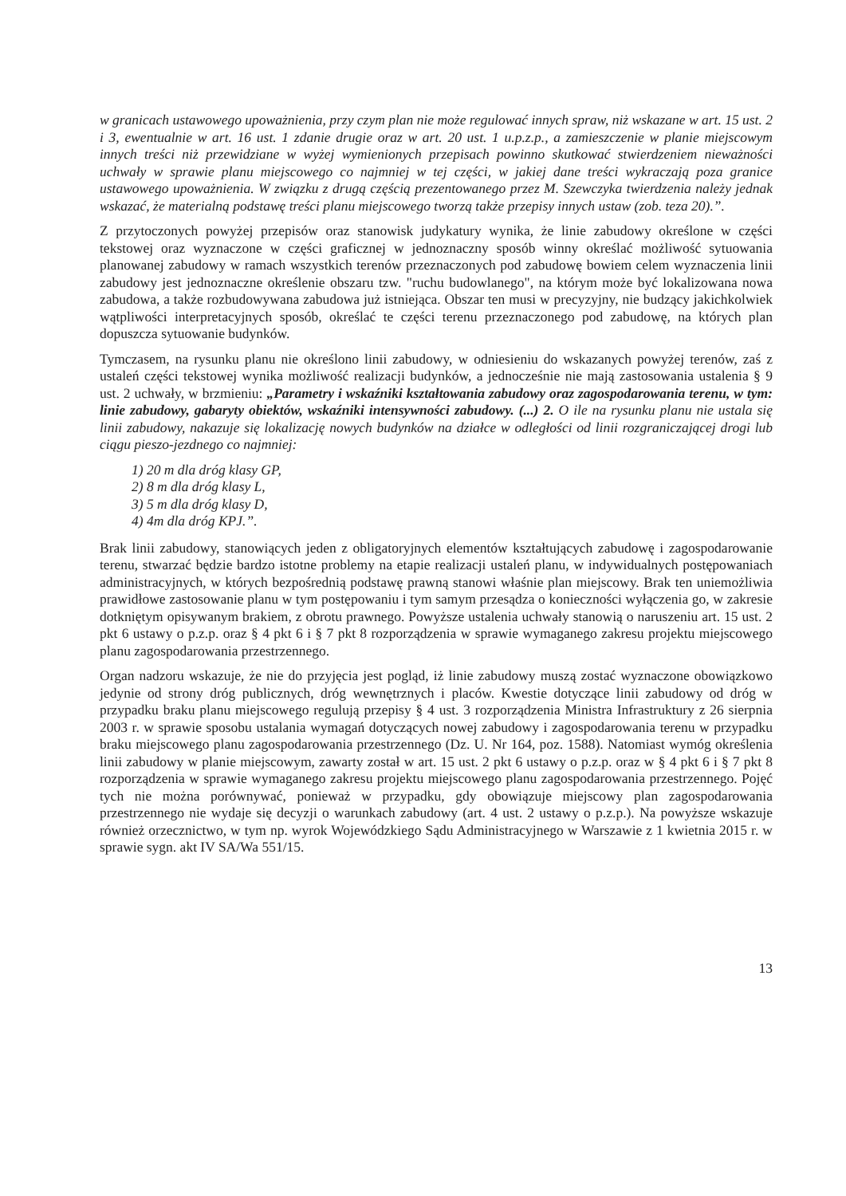w granicach ustawowego upoważnienia, przy czym plan nie może regulować innych spraw, niż wskazane w art. 15 ust. 2 i 3, ewentualnie w art. 16 ust. 1 zdanie drugie oraz w art. 20 ust. 1 u.p.z.p., a zamieszczenie w planie miejscowym innych treści niż przewidziane w wyżej wymienionych przepisach powinno skutkować stwierdzeniem nieważności uchwały w sprawie planu miejscowego co najmniej w tej części, w jakiej dane treści wykraczają poza granice ustawowego upoważnienia. W związku z drugą częścią prezentowanego przez M. Szewczyka twierdzenia należy jednak wskazać, że materialną podstawę treści planu miejscowego tworzą także przepisy innych ustaw (zob. teza 20).”.
Z przytoczonych powyżej przepisów oraz stanowisk judykatury wynika, że linie zabudowy określone w części tekstowej oraz wyznaczone w części graficznej w jednoznaczny sposób winny określać możliwość sytuowania planowanej zabudowy w ramach wszystkich terenów przeznaczonych pod zabudowę bowiem celem wyznaczenia linii zabudowy jest jednoznaczne określenie obszaru tzw. "ruchu budowlanego", na którym może być lokalizowana nowa zabudowa, a także rozbudowywana zabudowa już istniejąca. Obszar ten musi w precyzyjny, nie budzący jakichkolwiek wątpliwości interpretacyjnych sposób, określać te części terenu przeznaczonego pod zabudowę, na których plan dopuszcza sytuowanie budynków.
Tymczasem, na rysunku planu nie określono linii zabudowy, w odniesieniu do wskazanych powyżej terenów, zaś z ustaleń części tekstowej wynika możliwość realizacji budynków, a jednocześnie nie mają zastosowania ustalenia § 9 ust. 2 uchwały, w brzmieniu: „Parametry i wskaźniki kształtowania zabudowy oraz zagospodarowania terenu, w tym: linie zabudowy, gabaryty obiektów, wskaźniki intensywności zabudowy. (...) 2. O ile na rysunku planu nie ustala się linii zabudowy, nakazuje się lokalizację nowych budynków na działce w odległości od linii rozgraniczającej drogi lub ciągu pieszo-jezdnego co najmniej:
1) 20 m dla dróg klasy GP,
2) 8 m dla dróg klasy L,
3) 5 m dla dróg klasy D,
4) 4m dla dróg KPJ.”.
Brak linii zabudowy, stanowiących jeden z obligatoryjnych elementów kształtujących zabudowę i zagospodarowanie terenu, stwarzać będzie bardzo istotne problemy na etapie realizacji ustaleń planu, w indywidualnych postępowaniach administracyjnych, w których bezpośrednią podstawę prawną stanowi właśnie plan miejscowy. Brak ten uniemożliwia prawidłowe zastosowanie planu w tym postępowaniu i tym samym przesądza o konieczności wyłączenia go, w zakresie dotkniętym opisywanym brakiem, z obrotu prawnego. Powyższe ustalenia uchwały stanowią o naruszeniu art. 15 ust. 2 pkt 6 ustawy o p.z.p. oraz § 4 pkt 6 i § 7 pkt 8 rozporządzenia w sprawie wymaganego zakresu projektu miejscowego planu zagospodarowania przestrzennego.
Organ nadzoru wskazuje, że nie do przyjęcia jest pogląd, iż linie zabudowy muszą zostać wyznaczone obowiązkowo jedynie od strony dróg publicznych, dróg wewnętrznych i placów. Kwestie dotyczące linii zabudowy od dróg w przypadku braku planu miejscowego regulują przepisy § 4 ust. 3 rozporządzenia Ministra Infrastruktury z 26 sierpnia 2003 r. w sprawie sposobu ustalania wymagań dotyczących nowej zabudowy i zagospodarowania terenu w przypadku braku miejscowego planu zagospodarowania przestrzennego (Dz. U. Nr 164, poz. 1588). Natomiast wymóg określenia linii zabudowy w planie miejscowym, zawarty został w art. 15 ust. 2 pkt 6 ustawy o p.z.p. oraz w § 4 pkt 6 i § 7 pkt 8 rozporządzenia w sprawie wymaganego zakresu projektu miejscowego planu zagospodarowania przestrzennego. Pojęć tych nie można porównywać, ponieważ w przypadku, gdy obowiązuje miejscowy plan zagospodarowania przestrzennego nie wydaje się decyzji o warunkach zabudowy (art. 4 ust. 2 ustawy o p.z.p.). Na powyższe wskazuje również orzecznictwo, w tym np. wyrok Wojewódzkiego Sądu Administracyjnego w Warszawie z 1 kwietnia 2015 r. w sprawie sygn. akt IV SA/Wa 551/15.
13